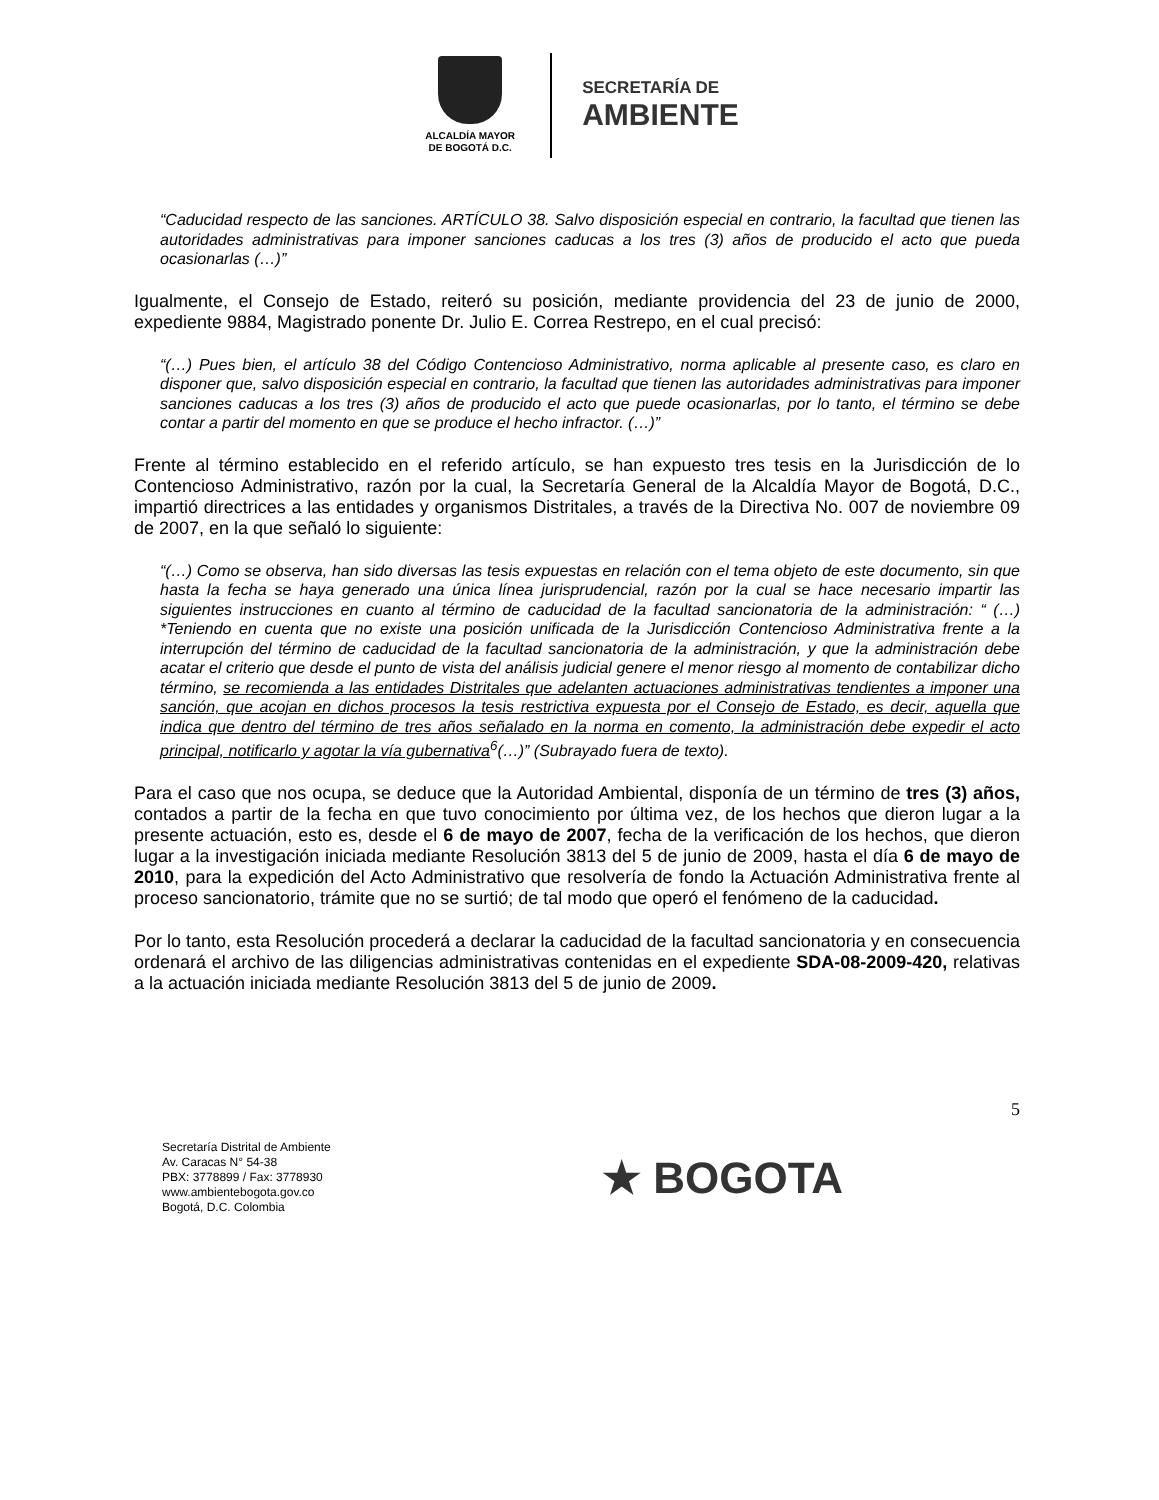ALCALDÍA MAYOR
DE BOGOTÁ D.C.
SECRETARÍA DE
AMBIENTE
“Caducidad respecto de las sanciones. ARTÍCULO 38. Salvo disposición especial en contrario, la facultad que tienen las autoridades administrativas para imponer sanciones caducas a los tres (3) años de producido el acto que pueda ocasionarlas (…)”
Igualmente, el Consejo de Estado, reiteró su posición, mediante providencia del 23 de junio de 2000, expediente 9884, Magistrado ponente Dr. Julio E. Correa Restrepo, en el cual precisó:
“(…) Pues bien, el artículo 38 del Código Contencioso Administrativo, norma aplicable al presente caso, es claro en disponer que, salvo disposición especial en contrario, la facultad que tienen las autoridades administrativas para imponer sanciones caducas a los tres (3) años de producido el acto que puede ocasionarlas, por lo tanto, el término se debe contar a partir del momento en que se produce el hecho infractor. (…)”
Frente al término establecido en el referido artículo, se han expuesto tres tesis en la Jurisdicción de lo Contencioso Administrativo, razón por la cual, la Secretaría General de la Alcaldía Mayor de Bogotá, D.C., impartió directrices a las entidades y organismos Distritales, a través de la Directiva No. 007 de noviembre 09 de 2007, en la que señaló lo siguiente:
“(…) Como se observa, han sido diversas las tesis expuestas en relación con el tema objeto de este documento, sin que hasta la fecha se haya generado una única línea jurisprudencial, razón por la cual se hace necesario impartir las siguientes instrucciones en cuanto al término de caducidad de la facultad sancionatoria de la administración: “ (…) *Teniendo en cuenta que no existe una posición unificada de la Jurisdicción Contencioso Administrativa frente a la interrupción del término de caducidad de la facultad sancionatoria de la administración, y que la administración debe acatar el criterio que desde el punto de vista del análisis judicial genere el menor riesgo al momento de contabilizar dicho término, se recomienda a las entidades Distritales que adelanten actuaciones administrativas tendientes a imponer una sanción, que acojan en dichos procesos la tesis restrictiva expuesta por el Consejo de Estado, es decir, aquella que indica que dentro del término de tres años señalado en la norma en comento, la administración debe expedir el acto principal, notificarlo y agotar la vía gubernativa<sup>6</sup>(…)” (Subrayado fuera de texto).
Para el caso que nos ocupa, se deduce que la Autoridad Ambiental, disponía de un término de tres (3) años, contados a partir de la fecha en que tuvo conocimiento por última vez, de los hechos que dieron lugar a la presente actuación, esto es, desde el 6 de mayo de 2007, fecha de la verificación de los hechos, que dieron lugar a la investigación iniciada mediante Resolución 3813 del 5 de junio de 2009, hasta el día 6 de mayo de 2010, para la expedición del Acto Administrativo que resolvería de fondo la Actuación Administrativa frente al proceso sancionatorio, trámite que no se surtió; de tal modo que operó el fenómeno de la caducidad.
Por lo tanto, esta Resolución procederá a declarar la caducidad de la facultad sancionatoria y en consecuencia ordenará el archivo de las diligencias administrativas contenidas en el expediente SDA-08-2009-420, relativas a la actuación iniciada mediante Resolución 3813 del 5 de junio de 2009.
5
Secretaría Distrital de Ambiente
Av. Caracas N° 54-38
PBX: 3778899 / Fax: 3778930
www.ambientebogota.gov.co
Bogotá, D.C. Colombia
★ BOGOTA